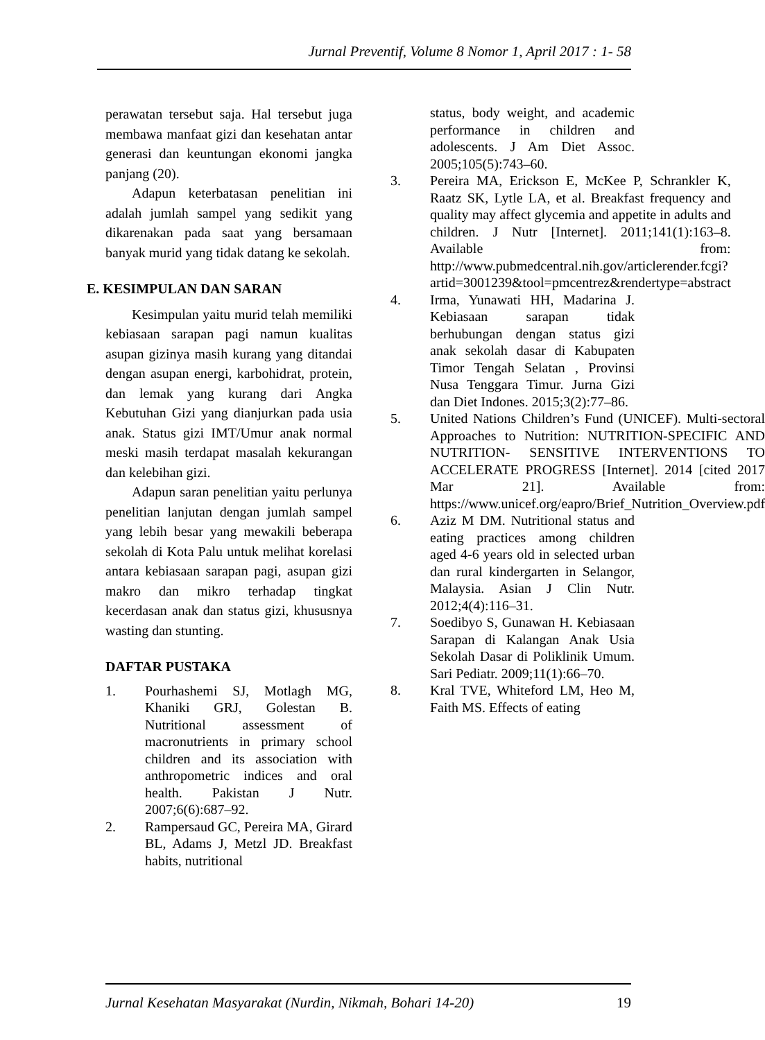Jurnal Preventif, Volume 8 Nomor 1, April 2017 : 1- 58
perawatan tersebut saja. Hal tersebut juga membawa manfaat gizi dan kesehatan antar generasi dan keuntungan ekonomi jangka panjang (20).
Adapun keterbatasan penelitian ini adalah jumlah sampel yang sedikit yang dikarenakan pada saat yang bersamaan banyak murid yang tidak datang ke sekolah.
E. KESIMPULAN DAN SARAN
Kesimpulan yaitu murid telah memiliki kebiasaan sarapan pagi namun kualitas asupan gizinya masih kurang yang ditandai dengan asupan energi, karbohidrat, protein, dan lemak yang kurang dari Angka Kebutuhan Gizi yang dianjurkan pada usia anak. Status gizi IMT/Umur anak normal meski masih terdapat masalah kekurangan dan kelebihan gizi.
Adapun saran penelitian yaitu perlunya penelitian lanjutan dengan jumlah sampel yang lebih besar yang mewakili beberapa sekolah di Kota Palu untuk melihat korelasi antara kebiasaan sarapan pagi, asupan gizi makro dan mikro terhadap tingkat kecerdasan anak dan status gizi, khususnya wasting dan stunting.
DAFTAR PUSTAKA
1. Pourhashemi SJ, Motlagh MG, Khaniki GRJ, Golestan B. Nutritional assessment of macronutrients in primary school children and its association with anthropometric indices and oral health. Pakistan J Nutr. 2007;6(6):687–92.
2. Rampersaud GC, Pereira MA, Girard BL, Adams J, Metzl JD. Breakfast habits, nutritional
status, body weight, and academic performance in children and adolescents. J Am Diet Assoc. 2005;105(5):743–60.
3. Pereira MA, Erickson E, McKee P, Schrankler K, Raatz SK, Lytle LA, et al. Breakfast frequency and quality may affect glycemia and appetite in adults and children. J Nutr [Internet]. 2011;141(1):163–8. Available from: http://www.pubmedcentral.nih.gov/articlerender.fcgi?artid=3001239&tool=pmcentrez&rendertype=abstract
4. Irma, Yunawati HH, Madarina J. Kebiasaan sarapan tidak berhubungan dengan status gizi anak sekolah dasar di Kabupaten Timor Tengah Selatan , Provinsi Nusa Tenggara Timur. Jurna Gizi dan Diet Indones. 2015;3(2):77–86.
5. United Nations Children’s Fund (UNICEF). Multi-sectoral Approaches to Nutrition: NUTRITION-SPECIFIC AND NUTRITION- SENSITIVE INTERVENTIONS TO ACCELERATE PROGRESS [Internet]. 2014 [cited 2017 Mar 21]. Available from: https://www.unicef.org/eapro/Brief_Nutrition_Overview.pdf
6. Aziz M DM. Nutritional status and eating practices among children aged 4-6 years old in selected urban dan rural kindergarten in Selangor, Malaysia. Asian J Clin Nutr. 2012;4(4):116–31.
7. Soedibyo S, Gunawan H. Kebiasaan Sarapan di Kalangan Anak Usia Sekolah Dasar di Poliklinik Umum. Sari Pediatr. 2009;11(1):66–70.
8. Kral TVE, Whiteford LM, Heo M, Faith MS. Effects of eating
Jurnal Kesehatan Masyarakat (Nurdin, Nikmah, Bohari 14-20) 19